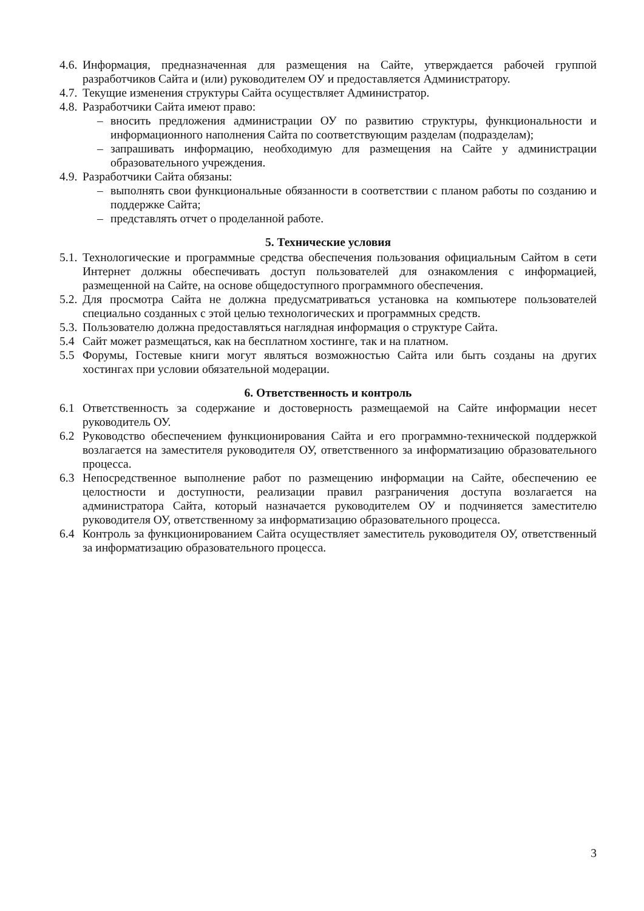4.6. Информация, предназначенная для размещения на Сайте, утверждается рабочей группой разработчиков Сайта и (или) руководителем ОУ и предоставляется Администратору.
4.7. Текущие изменения структуры Сайта осуществляет Администратор.
4.8. Разработчики Сайта имеют право:
– вносить предложения администрации ОУ по развитию структуры, функциональности и информационного наполнения Сайта по соответствующим разделам (подразделам);
– запрашивать информацию, необходимую для размещения на Сайте у администрации образовательного учреждения.
4.9. Разработчики Сайта обязаны:
– выполнять свои функциональные обязанности в соответствии с планом работы по созданию и поддержке Сайта;
– представлять отчет о проделанной работе.
5. Технические условия
5.1. Технологические и программные средства обеспечения пользования официальным Сайтом в сети Интернет должны обеспечивать доступ пользователей для ознакомления с информацией, размещенной на Сайте, на основе общедоступного программного обеспечения.
5.2. Для просмотра Сайта не должна предусматриваться установка на компьютере пользователей специально созданных с этой целью технологических и программных средств.
5.3. Пользователю должна предоставляться наглядная информация о структуре Сайта.
5.4 Сайт может размещаться, как на бесплатном хостинге, так и на платном.
5.5 Форумы, Гостевые книги могут являться возможностью Сайта или быть созданы на других хостингах при условии обязательной модерации.
6. Ответственность и контроль
6.1 Ответственность за содержание и достоверность размещаемой на Сайте информации несет руководитель ОУ.
6.2 Руководство обеспечением функционирования Сайта и его программно-технической поддержкой возлагается на заместителя руководителя ОУ, ответственного за информатизацию образовательного процесса.
6.3 Непосредственное выполнение работ по размещению информации на Сайте, обеспечению ее целостности и доступности, реализации правил разграничения доступа возлагается на администратора Сайта, который назначается руководителем ОУ и подчиняется заместителю руководителя ОУ, ответственному за информатизацию образовательного процесса.
6.4 Контроль за функционированием Сайта осуществляет заместитель руководителя ОУ, ответственный за информатизацию образовательного процесса.
3